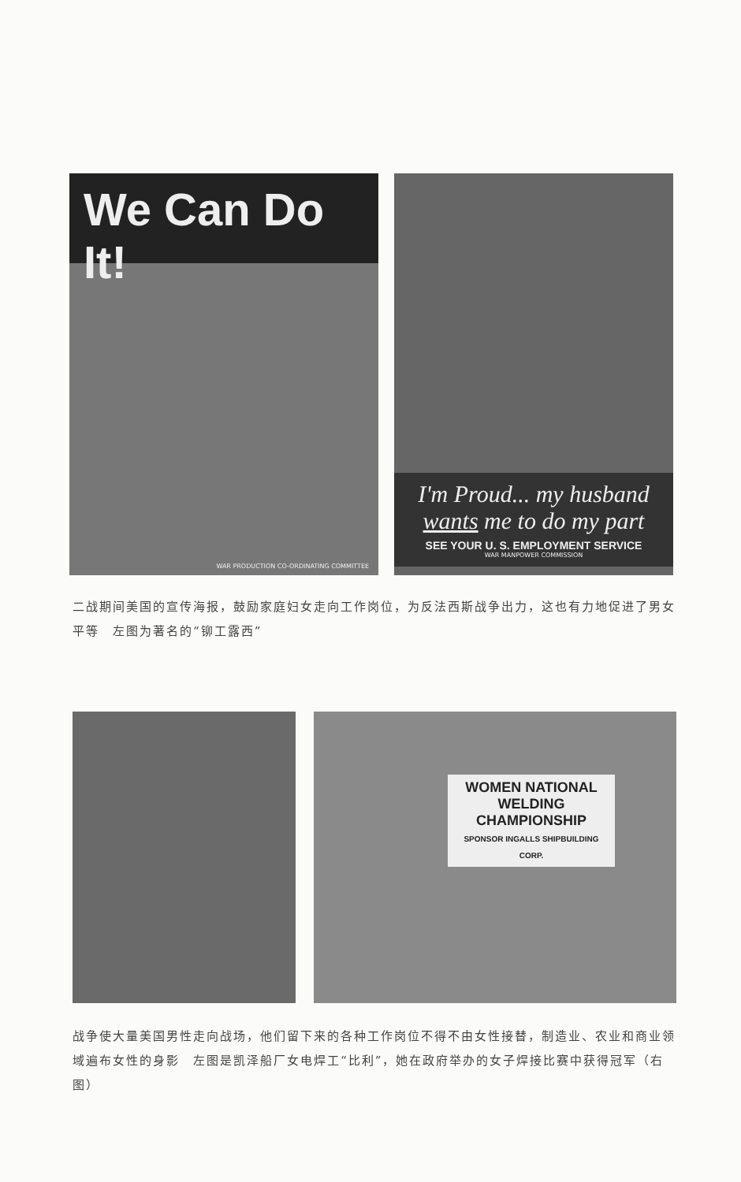We Can Do It!
WAR PRODUCTION CO-ORDINATING COMMITTEE
I'm Proud... my husband wants me to do my part
SEE YOUR U. S. EMPLOYMENT SERVICE
WAR MANPOWER COMMISSION
二战期间美国的宣传海报，鼓励家庭妇女走向工作岗位，为反法西斯战争出力，这也有力地促进了男女平等　左图为著名的“铆工露西”
WOMEN NATIONAL WELDING CHAMPIONSHIP
SPONSOR INGALLS SHIPBUILDING CORP.
战争使大量美国男性走向战场，他们留下来的各种工作岗位不得不由女性接替，制造业、农业和商业领域遍布女性的身影　左图是凯泽船厂女电焊工“比利”，她在政府举办的女子焊接比赛中获得冠军（右图）